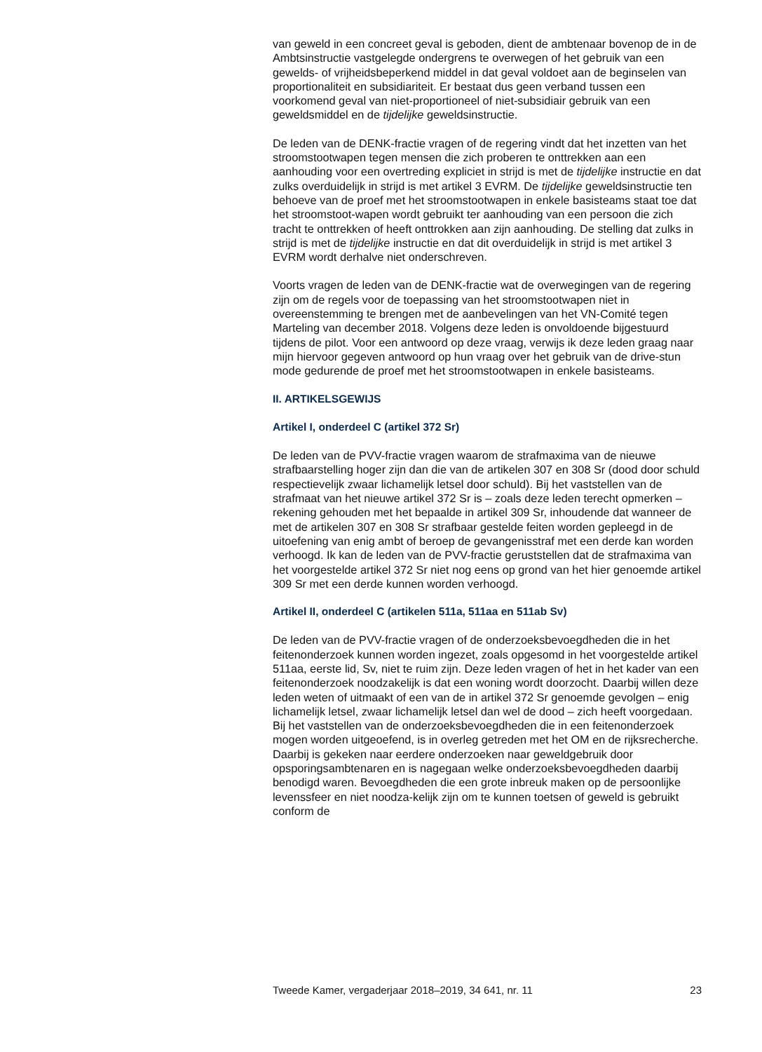van geweld in een concreet geval is geboden, dient de ambtenaar bovenop de in de Ambtsinstructie vastgelegde ondergrens te overwegen of het gebruik van een gewelds- of vrijheidsbeperkend middel in dat geval voldoet aan de beginselen van proportionaliteit en subsidiariteit. Er bestaat dus geen verband tussen een voorkomend geval van niet-proportioneel of niet-subsidiair gebruik van een geweldsmiddel en de tijdelijke geweldsinstructie.
De leden van de DENK-fractie vragen of de regering vindt dat het inzetten van het stroomstootwapen tegen mensen die zich proberen te onttrekken aan een aanhouding voor een overtreding expliciet in strijd is met de tijdelijke instructie en dat zulks overduidelijk in strijd is met artikel 3 EVRM. De tijdelijke geweldsinstructie ten behoeve van de proef met het stroomstootwapen in enkele basisteams staat toe dat het stroomstoot-wapen wordt gebruikt ter aanhouding van een persoon die zich tracht te onttrekken of heeft onttrokken aan zijn aanhouding. De stelling dat zulks in strijd is met de tijdelijke instructie en dat dit overduidelijk in strijd is met artikel 3 EVRM wordt derhalve niet onderschreven.
Voorts vragen de leden van de DENK-fractie wat de overwegingen van de regering zijn om de regels voor de toepassing van het stroomstootwapen niet in overeenstemming te brengen met de aanbevelingen van het VN-Comité tegen Marteling van december 2018. Volgens deze leden is onvoldoende bijgestuurd tijdens de pilot. Voor een antwoord op deze vraag, verwijs ik deze leden graag naar mijn hiervoor gegeven antwoord op hun vraag over het gebruik van de drive-stun mode gedurende de proef met het stroomstootwapen in enkele basisteams.
II. ARTIKELSGEWIJS
Artikel I, onderdeel C (artikel 372 Sr)
De leden van de PVV-fractie vragen waarom de strafmaxima van de nieuwe strafbaarstelling hoger zijn dan die van de artikelen 307 en 308 Sr (dood door schuld respectievelijk zwaar lichamelijk letsel door schuld). Bij het vaststellen van de strafmaat van het nieuwe artikel 372 Sr is – zoals deze leden terecht opmerken – rekening gehouden met het bepaalde in artikel 309 Sr, inhoudende dat wanneer de met de artikelen 307 en 308 Sr strafbaar gestelde feiten worden gepleegd in de uitoefening van enig ambt of beroep de gevangenisstraf met een derde kan worden verhoogd. Ik kan de leden van de PVV-fractie geruststellen dat de strafmaxima van het voorgestelde artikel 372 Sr niet nog eens op grond van het hier genoemde artikel 309 Sr met een derde kunnen worden verhoogd.
Artikel II, onderdeel C (artikelen 511a, 511aa en 511ab Sv)
De leden van de PVV-fractie vragen of de onderzoeksbevoegdheden die in het feitenonderzoek kunnen worden ingezet, zoals opgesomd in het voorgestelde artikel 511aa, eerste lid, Sv, niet te ruim zijn. Deze leden vragen of het in het kader van een feitenonderzoek noodzakelijk is dat een woning wordt doorzocht. Daarbij willen deze leden weten of uitmaakt of een van de in artikel 372 Sr genoemde gevolgen – enig lichamelijk letsel, zwaar lichamelijk letsel dan wel de dood – zich heeft voorgedaan. Bij het vaststellen van de onderzoeksbevoegdheden die in een feitenonderzoek mogen worden uitgeoefend, is in overleg getreden met het OM en de rijksrecherche. Daarbij is gekeken naar eerdere onderzoeken naar geweldgebruik door opsporingsambtenaren en is nagegaan welke onderzoeksbevoegdheden daarbij benodigd waren. Bevoegdheden die een grote inbreuk maken op de persoonlijke levenssfeer en niet noodza-kelijk zijn om te kunnen toetsen of geweld is gebruikt conform de
Tweede Kamer, vergaderjaar 2018–2019, 34 641, nr. 11 23